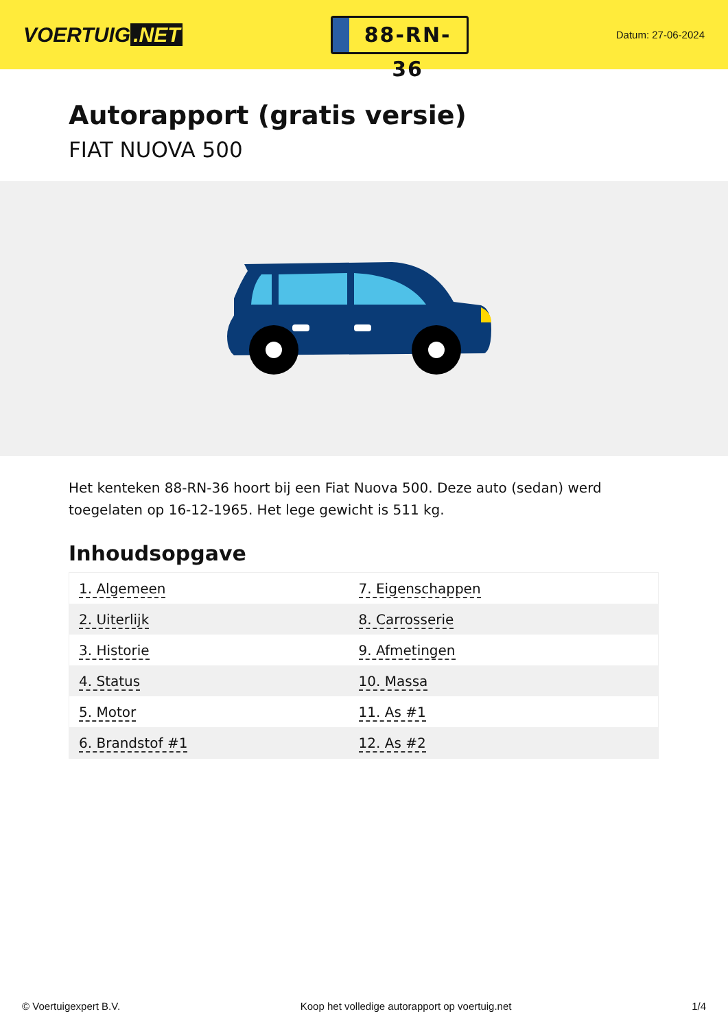VOERTUIG.NET
88-RN-36
Datum: 27-06-2024
Autorapport (gratis versie)
FIAT NUOVA 500
Het kenteken 88-RN-36 hoort bij een Fiat Nuova 500. Deze auto (sedan) werd toegelaten op 16-12-1965. Het lege gewicht is 511 kg.
Inhoudsopgave
| 1. Algemeen | 7. Eigenschappen |
| 2. Uiterlijk | 8. Carrosserie |
| 3. Historie | 9. Afmetingen |
| 4. Status | 10. Massa |
| 5. Motor | 11. As #1 |
| 6. Brandstof #1 | 12. As #2 |
© Voertuigexpert B.V. Koop het volledige autorapport op voertuig.net 1/4